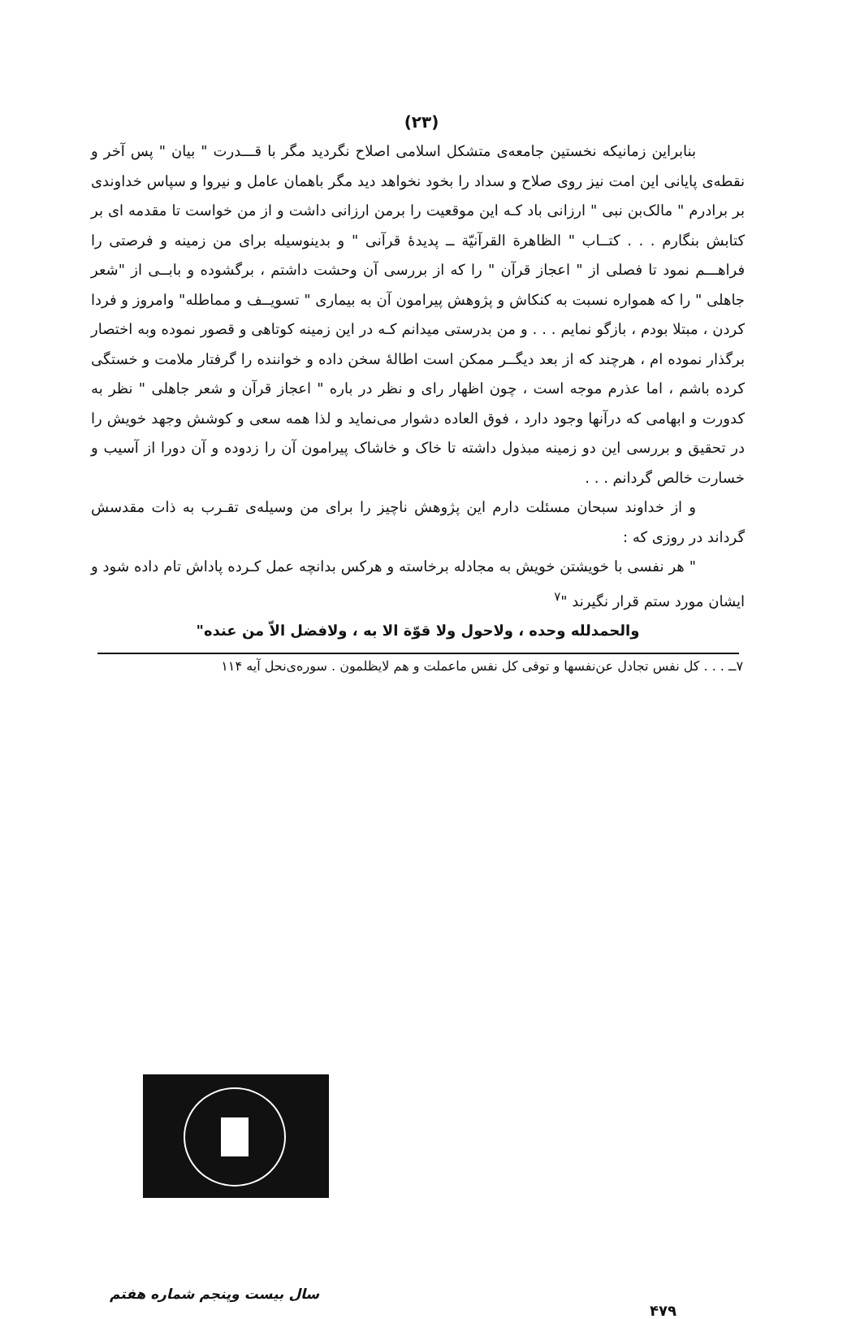(۲۳)
بنابراین زمانیکه نخستین جامعه‌ی متشکل اسلامی اصلاح نگردید مگر با قـــدرت " بیان " پس آخر و نقطه‌ی پایانی این امت نیز روی صلاح و سداد را بخود نخواهد دید مگر باهمان عامل و نیروا و سپاس خداوندی بر برادرم " مالک‌بن نبی " ارزانی باد کـه این موقعیت را برمن ارزانی داشت و از من خواست تا مقدمه ای بر کتابش بنگارم . . . کتــاب " الظاهرة القرآنیّة ــ پدیده‌ٔ قرآنی " و بدینوسیله برای من زمینه و فرصتی را فراهـــم نمود تا فصلی از " اعجاز قرآن " را که از بررسی آن وحشت داشتم ، برگشوده و بابــی از "شعر جاهلی " را که همواره نسبت به کنکاش و پژوهش پیرامون آن به بیماری " تسویــف و مماطله" وامروز و فردا کردن ، مبتلا بودم ، بازگو نمایم . . . و من بدرستی میدانم کـه در این زمینه کوتاهی و قصور نموده وبه اختصار برگذار نموده ام ، هرچند که از بعد دیگــر ممکن است اطالهٔ سخن داده و خواننده را گرفتار ملامت و خستگی کرده باشم ، اما عذرم موجه است ، چون اظهار رای و نظر در باره " اعجاز قرآن و شعر جاهلی " نظر به کدورت و ابهامی که درآنها وجود دارد ، فوق العاده دشوار می‌نماید و لذا همه سعی و کوشش وجهد خویش را در تحقیق و بررسی این دو زمینه مبذول داشته تا خاک و خاشاک پیرامون آن را زدوده و آن دورا از آسیب و خسارت خالص گردانم . . .
و از خداوند سبحان مسئلت دارم این پژوهش ناچیز را برای من وسیله‌ی تقـرب به ذات مقدسش گرداند در روزی که :
" هر نفسی با خویشتن خویش به مجادله برخاسته و هرکس بدانچه عمل کـرده پاداش تام داده شود و ایشان مورد ستم قرار نگیرند "<sup>۷</sup>
والحمدلله وحده ، ولاحول ولا قوّة الا به ، ولافضل الاّ من عنده"
۷ــ . . . کل نفس تجادل عن‌نفسها و توفی کل نفس ماعملت و هم لایظلمون . سوره‌ی‌نحل آیه ۱۱۴
سال بیست وپنجم شماره هفتم
۴۷۹